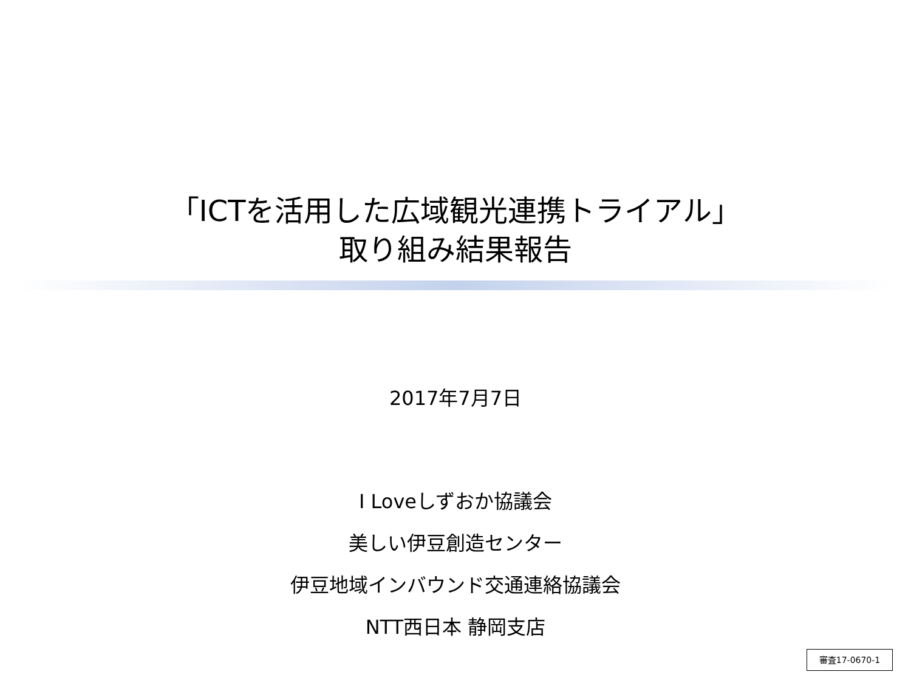「ICTを活用した広域観光連携トライアル」
取り組み結果報告
2017年7月7日
I Loveしずおか協議会
美しい伊豆創造センター
伊豆地域インバウンド交通連絡協議会
NTT西日本 静岡支店
審査17-0670-1